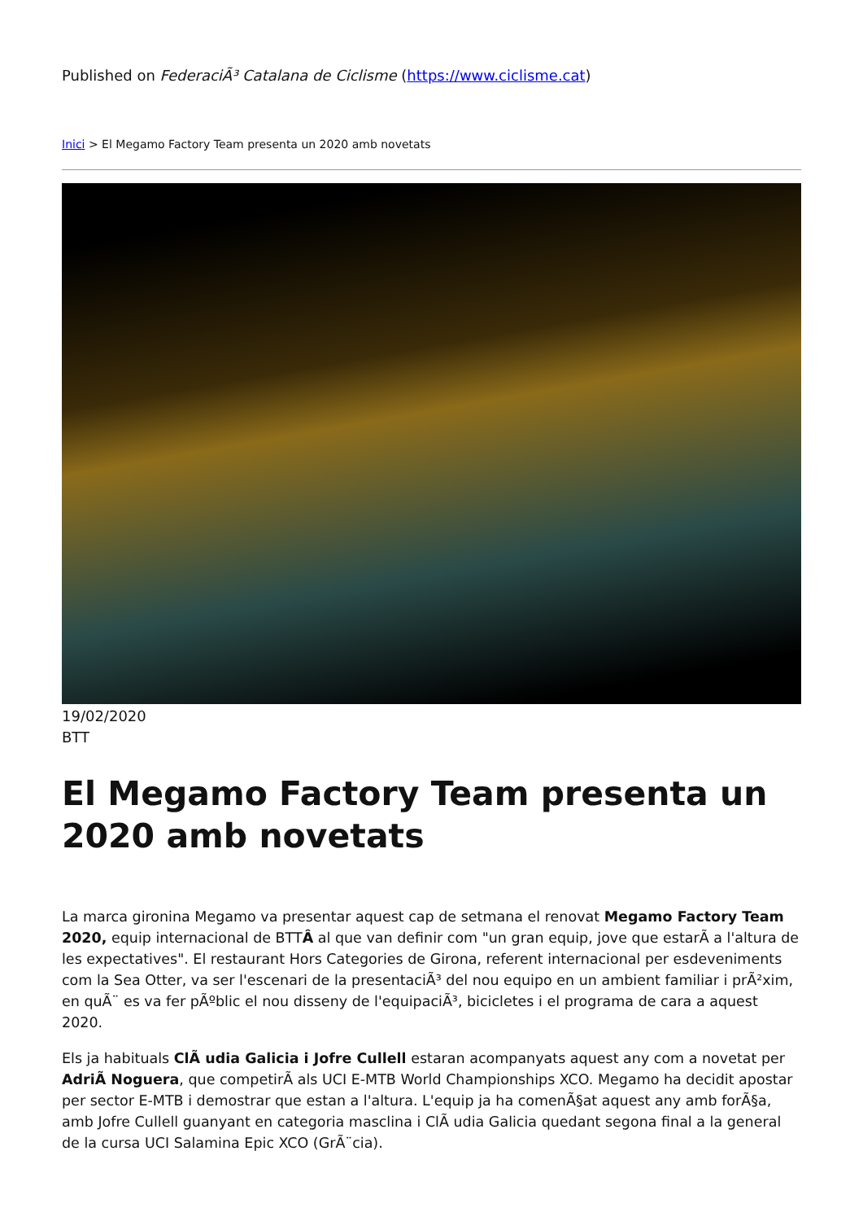Published on FederaciÃ³ Catalana de Ciclisme (https://www.ciclisme.cat)
Inici > El Megamo Factory Team presenta un 2020 amb novetats
19/02/2020
BTT
El Megamo Factory Team presenta un 2020 amb novetats
La marca gironina Megamo va presentar aquest cap de setmana el renovat Megamo Factory Team 2020, equip internacional de BTTÂ al que van definir com "un gran equip, jove que estarÃ a l'altura de les expectatives". El restaurant Hors Categories de Girona, referent internacional per esdeveniments com la Sea Otter, va ser l'escenari de la presentaciÃ³ del nou equipo en un ambient familiar i prÃ²xim, en quÃ¨ es va fer pÃºblic el nou disseny de l'equipaciÃ³, bicicletes i el programa de cara a aquest 2020.
Els ja habituals ClÃ udia Galicia i Jofre Cullell estaran acompanyats aquest any com a novetat per AdriÃ Noguera, que competirÃ als UCI E-MTB World Championships XCO. Megamo ha decidit apostar per sector E-MTB i demostrar que estan a l'altura. L'equip ja ha comenÃ§at aquest any amb forÃ§a, amb Jofre Cullell guanyant en categoria masclina i ClÃ udia Galicia quedant segona final a la general de la cursa UCI Salamina Epic XCO (GrÃ¨cia).